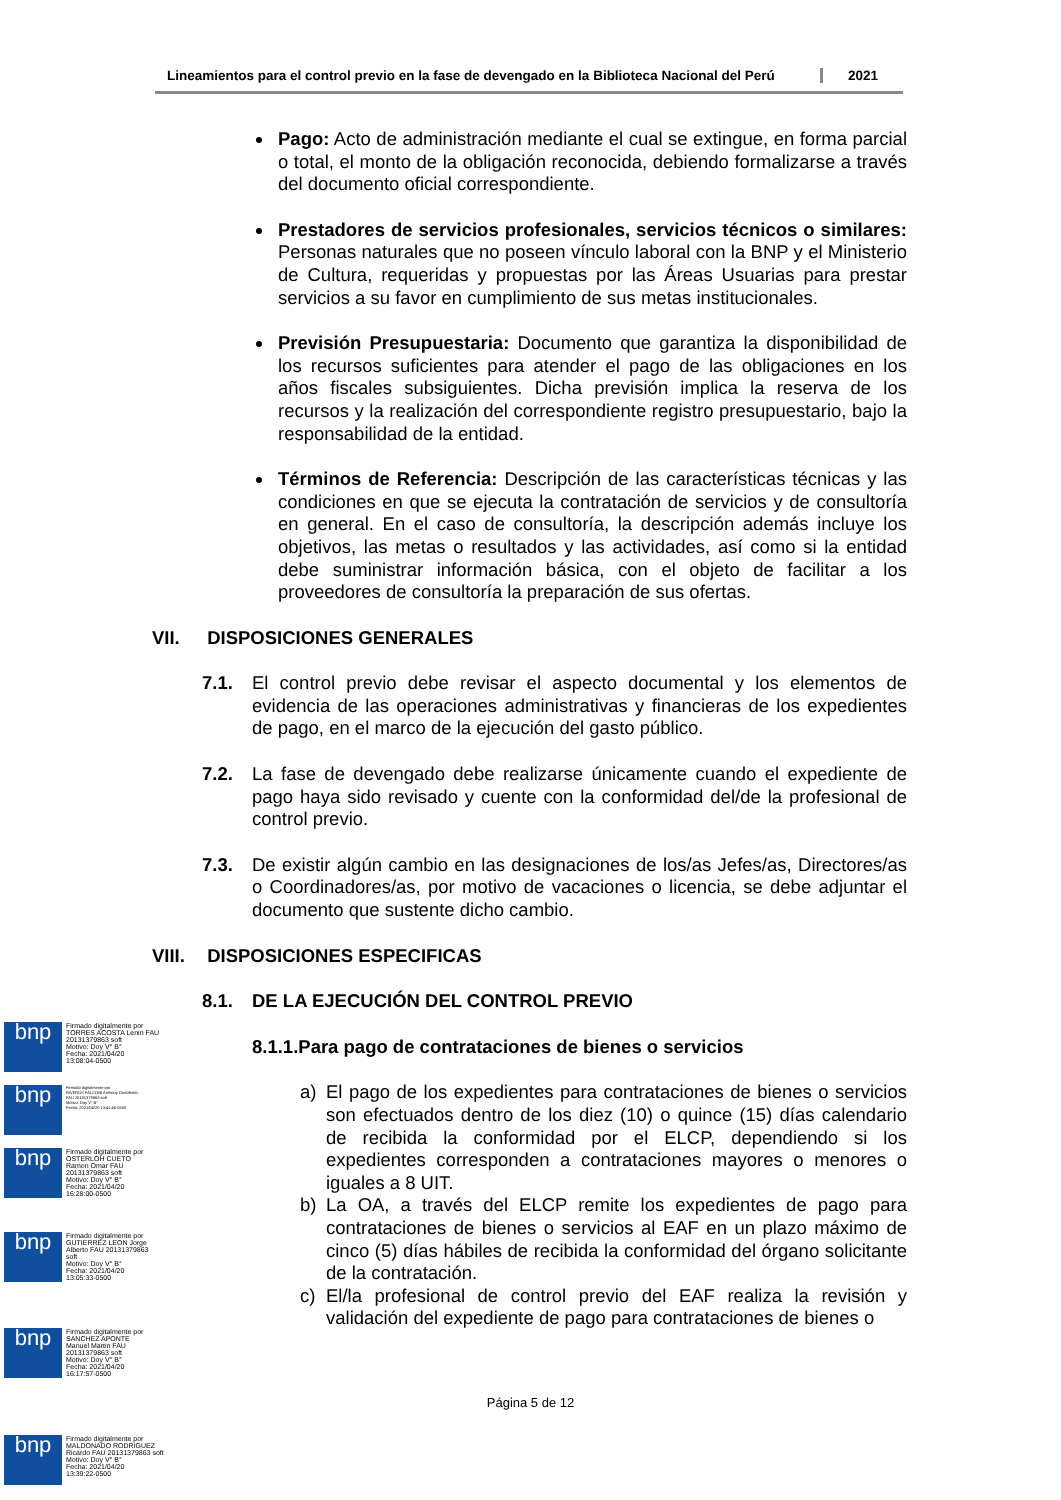Lineamientos para el control previo en la fase de devengado en la Biblioteca Nacional del Perú
2021
Pago: Acto de administración mediante el cual se extingue, en forma parcial o total, el monto de la obligación reconocida, debiendo formalizarse a través del documento oficial correspondiente.
Prestadores de servicios profesionales, servicios técnicos o similares: Personas naturales que no poseen vínculo laboral con la BNP y el Ministerio de Cultura, requeridas y propuestas por las Áreas Usuarias para prestar servicios a su favor en cumplimiento de sus metas institucionales.
Previsión Presupuestaria: Documento que garantiza la disponibilidad de los recursos suficientes para atender el pago de las obligaciones en los años fiscales subsiguientes. Dicha previsión implica la reserva de los recursos y la realización del correspondiente registro presupuestario, bajo la responsabilidad de la entidad.
Términos de Referencia: Descripción de las características técnicas y las condiciones en que se ejecuta la contratación de servicios y de consultoría en general. En el caso de consultoría, la descripción además incluye los objetivos, las metas o resultados y las actividades, así como si la entidad debe suministrar información básica, con el objeto de facilitar a los proveedores de consultoría la preparación de sus ofertas.
VII. DISPOSICIONES GENERALES
7.1. El control previo debe revisar el aspecto documental y los elementos de evidencia de las operaciones administrativas y financieras de los expedientes de pago, en el marco de la ejecución del gasto público.
7.2. La fase de devengado debe realizarse únicamente cuando el expediente de pago haya sido revisado y cuente con la conformidad del/de la profesional de control previo.
7.3. De existir algún cambio en las designaciones de los/as Jefes/as, Directores/as o Coordinadores/as, por motivo de vacaciones o licencia, se debe adjuntar el documento que sustente dicho cambio.
VIII. DISPOSICIONES ESPECIFICAS
8.1. DE LA EJECUCIÓN DEL CONTROL PREVIO
8.1.1.Para pago de contrataciones de bienes o servicios
a) El pago de los expedientes para contrataciones de bienes o servicios son efectuados dentro de los diez (10) o quince (15) días calendario de recibida la conformidad por el ELCP, dependiendo si los expedientes corresponden a contrataciones mayores o menores o iguales a 8 UIT.
b) La OA, a través del ELCP remite los expedientes de pago para contrataciones de bienes o servicios al EAF en un plazo máximo de cinco (5) días hábiles de recibida la conformidad del órgano solicitante de la contratación.
c) El/la profesional de control previo del EAF realiza la revisión y validación del expediente de pago para contrataciones de bienes o
Página 5 de 12
bnp
Firmado digitalmente por
TORRES ACOSTA Lenin FAU
20131379863 soft
Motivo: Doy V° B°
Fecha: 2021/04/20
13:08:04-0500
bnp
Firmado digitalmente por
RIVEROS FALCONI Anthony Godofredo
FAU 20131379863 soft
Motivo: Doy V° B°
Fecha: 2021/04/20 13:41:45-0500
bnp
Firmado digitalmente por
OSTERLOH CUETO
Ramon Omar FAU
20131379863 soft
Motivo: Doy V° B°
Fecha: 2021/04/20
16:28:00-0500
bnp
Firmado digitalmente por
GUTIERREZ LEON Jorge
Alberto FAU 20131379863
soft
Motivo: Doy V° B°
Fecha: 2021/04/20
13:05:33-0500
bnp
Firmado digitalmente por
SANCHEZ APONTE
Manuel Martin FAU
20131379863 soft
Motivo: Doy V° B°
Fecha: 2021/04/20
16:17:57-0500
bnp
Firmado digitalmente por
MALDONADO RODRIGUEZ
Ricardo FAU 20131379863 soft
Motivo: Doy V° B°
Fecha: 2021/04/20
13:39:22-0500